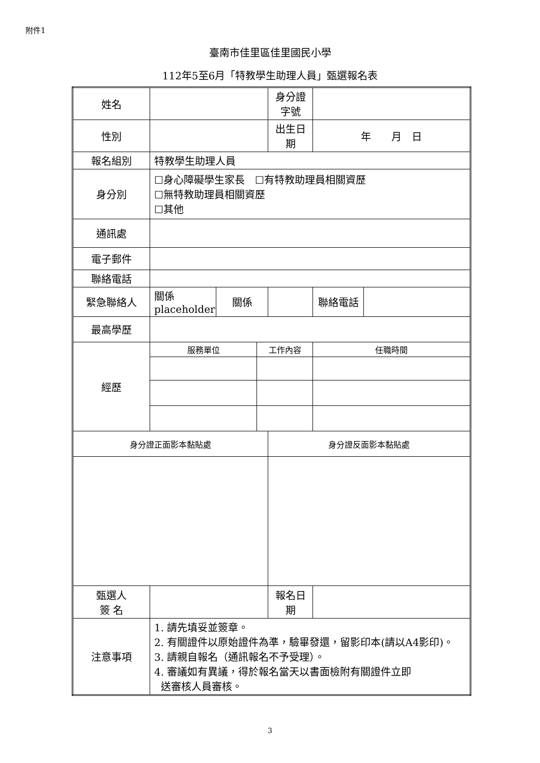附件1
臺南市佳里區佳里國民小學
112年5至6月「特教學生助理人員」甄選報名表
| 姓名 | | | | 身分證字號 | | |
| 性別 | | | | 出生日期 | 年 月 日 | |
| 報名組別 | 特教學生助理人員 | | | | | |
| 身分別 | ☐身心障礙學生家長 ☐有特教助理員相關資歷 ☐無特教助理員相關資歷 ☐其他 | | | | | |
| 通訊處 | | | | | | |
| 電子郵件 | | | | | | |
| 聯絡電話 | | | | | | |
| 緊急聯絡人 | 關係 placeholder | 關係 | | | 聯絡電話 | |
| 最高學歷 | | | | | | |
| 經歷 | 服務單位 | | 工作內容 | | 任職時間 | |
| 身分證正面影本黏貼處 | | | | 身分證反面影本黏貼處 | | |
| 甄選人 簽 名 | | | | 報名日期 | | |
| 注意事項 | 1. 請先填妥並簽章。 2. 有關證件以原始證件為準，驗畢發還，留影印本(請以A4影印)。 3. 請親自報名（通訊報名不予受理）。 4. 審議如有異議，得於報名當天以書面檢附有關證件立即 送審核人員審核。 | | | | | |
3